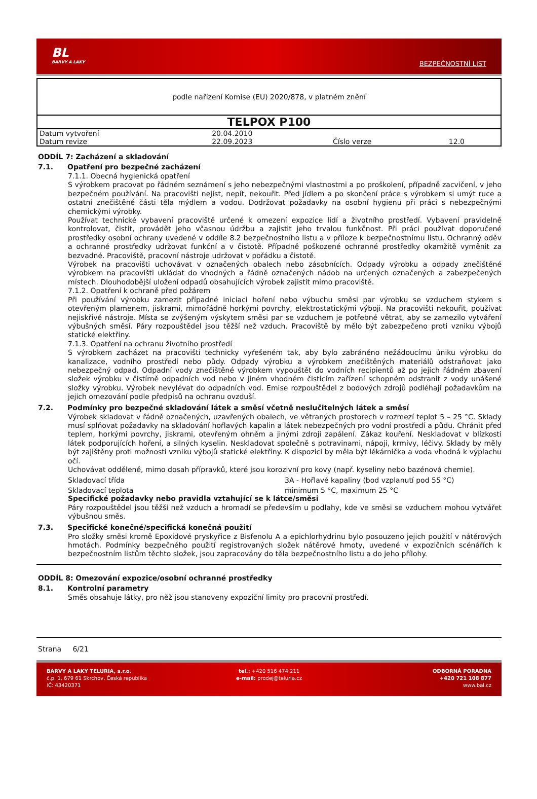BL
BARVY A LAKY
BEZPEČNOSTNÍ LIST
podle nařízení Komise (EU) 2020/878, v platném znění
TELPOX P100
| Datum vytvoření | 20.04.2010 | | |
| Datum revize | 22.09.2023 | Číslo verze | 12.0 |
ODDÍL 7: Zacházení a skladování
7.1. Opatření pro bezpečné zacházení
7.1.1. Obecná hygienická opatření
S výrobkem pracovat po řádném seznámení s jeho nebezpečnými vlastnostmi a po proškolení, případně zacvičení, v jeho bezpečném používání. Na pracovišti nejíst, nepít, nekouřit. Před jídlem a po skončení práce s výrobkem si umýt ruce a ostatní znečištěné části těla mýdlem a vodou. Dodržovat požadavky na osobní hygienu při práci s nebezpečnými chemickými výrobky.
Používat technické vybavení pracoviště určené k omezení expozice lidí a životního prostředí. Vybavení pravidelně kontrolovat, čistit, provádět jeho včasnou údržbu a zajistit jeho trvalou funkčnost. Při práci používat doporučené prostředky osobní ochrany uvedené v oddíle 8.2 bezpečnostního listu a v příloze k bezpečnostnímu listu. Ochranný oděv a ochranné prostředky udržovat funkční a v čistotě. Případně poškozené ochranné prostředky okamžitě vyměnit za bezvadné. Pracoviště, pracovní nástroje udržovat v pořádku a čistotě.
Výrobek na pracovišti uchovávat v označených obalech nebo zásobnících. Odpady výrobku a odpady znečištěné výrobkem na pracovišti ukládat do vhodných a řádně označených nádob na určených označených a zabezpečených místech. Dlouhodobější uložení odpadů obsahujících výrobek zajistit mimo pracoviště.
7.1.2. Opatření k ochraně před požárem
Při používání výrobku zamezit případné iniciaci hoření nebo výbuchu směsi par výrobku se vzduchem stykem s otevřeným plamenem, jiskrami, mimořádně horkými povrchy, elektrostatickými výboji. Na pracovišti nekouřit, používat nejiskřivé nástroje. Místa se zvýšeným výskytem směsi par se vzduchem je potřebné větrat, aby se zamezilo vytváření výbušných směsí. Páry rozpouštědel jsou těžší než vzduch. Pracoviště by mělo být zabezpečeno proti vzniku výbojů statické elektřiny.
7.1.3. Opatření na ochranu životního prostředí
S výrobkem zacházet na pracovišti technicky vyřešeném tak, aby bylo zabráněno nežádoucímu úniku výrobku do kanalizace, vodního prostředí nebo půdy. Odpady výrobku a výrobkem znečištěných materiálů odstraňovat jako nebezpečný odpad. Odpadní vody znečištěné výrobkem vypouštět do vodních recipientů až po jejich řádném zbavení složek výrobku v čistírně odpadních vod nebo v jiném vhodném čisticím zařízení schopném odstranit z vody unášené složky výrobku. Výrobek nevylévat do odpadních vod. Emise rozpouštědel z bodových zdrojů podléhají požadavkům na jejich omezování podle předpisů na ochranu ovzduší.
7.2. Podmínky pro bezpečné skladování látek a směsí včetně neslučitelných látek a směsí
Výrobek skladovat v řádně označených, uzavřených obalech, ve větraných prostorech v rozmezí teplot 5 – 25 °C. Sklady musí splňovat požadavky na skladování hořlavých kapalin a látek nebezpečných pro vodní prostředí a půdu. Chránit před teplem, horkými povrchy, jiskrami, otevřeným ohněm a jinými zdroji zapálení. Zákaz kouření. Neskladovat v blízkosti látek podporujících hoření, a silných kyselin. Neskladovat společně s potravinami, nápoji, krmivy, léčivy. Sklady by měly být zajištěny proti možnosti vzniku výbojů statické elektřiny. K dispozici by měla být lékárnička a voda vhodná k výplachu očí.
Uchovávat odděleně, mimo dosah přípravků, které jsou korozivní pro kovy (např. kyseliny nebo bazénová chemie).
Skladovací třída 3A - Hořlavé kapaliny (bod vzplanutí pod 55 °C)
Skladovací teplota minimum 5 °C, maximum 25 °C
Specifické požadavky nebo pravidla vztahující se k látce/směsi
Páry rozpouštědel jsou těžší než vzduch a hromadí se především u podlahy, kde ve směsi se vzduchem mohou vytvářet výbušnou směs.
7.3. Specifické konečné/specifická konečná použití
Pro složky směsi kromě Epoxidové pryskyřice z Bisfenolu A a epichlorhydrinu bylo posouzeno jejich použití v nátěrových hmotách. Podmínky bezpečného použití registrovaných složek nátěrové hmoty, uvedené v expozičních scénářích k bezpečnostním listům těchto složek, jsou zapracovány do těla bezpečnostního listu a do jeho přílohy.
ODDÍL 8: Omezování expozice/osobní ochranné prostředky
8.1. Kontrolní parametry
Směs obsahuje látky, pro něž jsou stanoveny expoziční limity pro pracovní prostředí.
Strana 6/21
BARVY A LAKY TELURIA, s.r.o.
č.p. 1, 679 61 Skrchov, Česká republika
IČ: 43420371
tel.: +420 516 474 211
e-mail: prodej@teluria.cz
ODBORNÁ PORADNA
+420 721 108 877
www.bal.cz